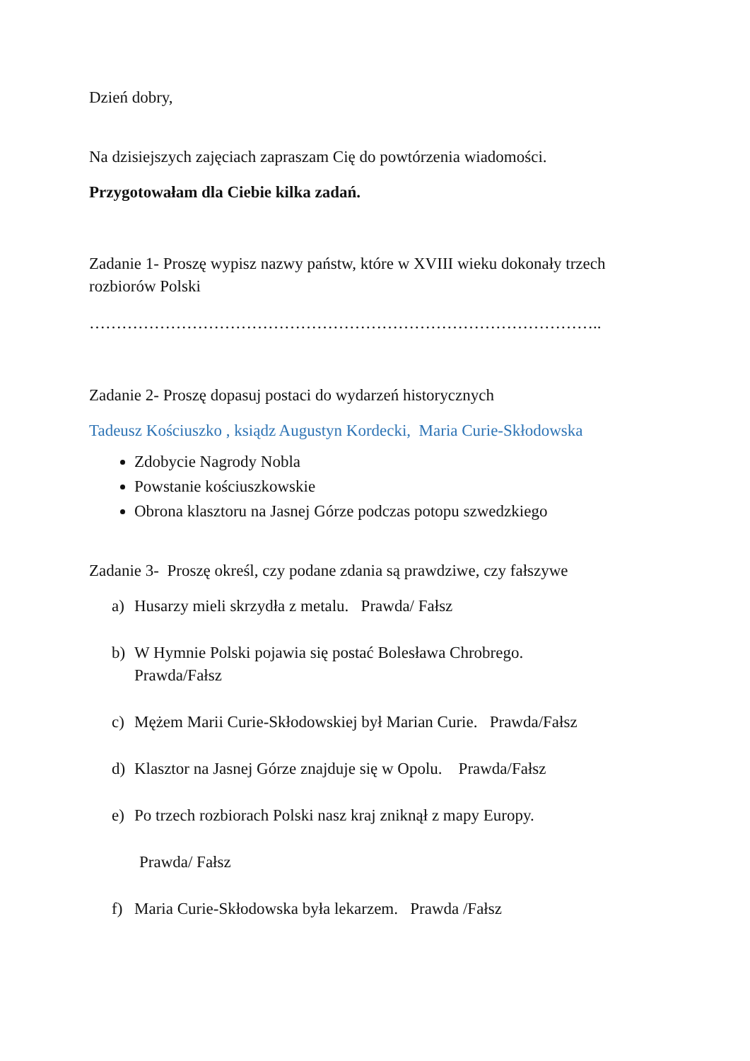Dzień dobry,
Na dzisiejszych zajęciach zapraszam Cię do powtórzenia wiadomości.
Przygotowałam dla Ciebie kilka zadań.
Zadanie 1- Proszę wypisz nazwy państw, które w XVIII wieku dokonały trzech rozbiorów Polski
…………………………………………………………………………………..
Zadanie 2- Proszę dopasuj postaci do wydarzeń historycznych
Tadeusz Kościuszko , ksiądz Augustyn Kordecki, Maria Curie-Skłodowska
Zdobycie Nagrody Nobla
Powstanie kościuszkowskie
Obrona klasztoru na Jasnej Górze podczas potopu szwedzkiego
Zadanie 3- Proszę określ, czy podane zdania są prawdziwe, czy fałszywe
a) Husarzy mieli skrzydła z metalu. Prawda/ Fałsz
b) W Hymnie Polski pojawia się postać Bolesława Chrobrego.
Prawda/Fałsz
c) Mężem Marii Curie-Skłodowskiej był Marian Curie. Prawda/Fałsz
d) Klasztor na Jasnej Górze znajduje się w Opolu. Prawda/Fałsz
e) Po trzech rozbiorach Polski nasz kraj zniknął z mapy Europy.
Prawda/ Fałsz
f) Maria Curie-Skłodowska była lekarzem. Prawda /Fałsz